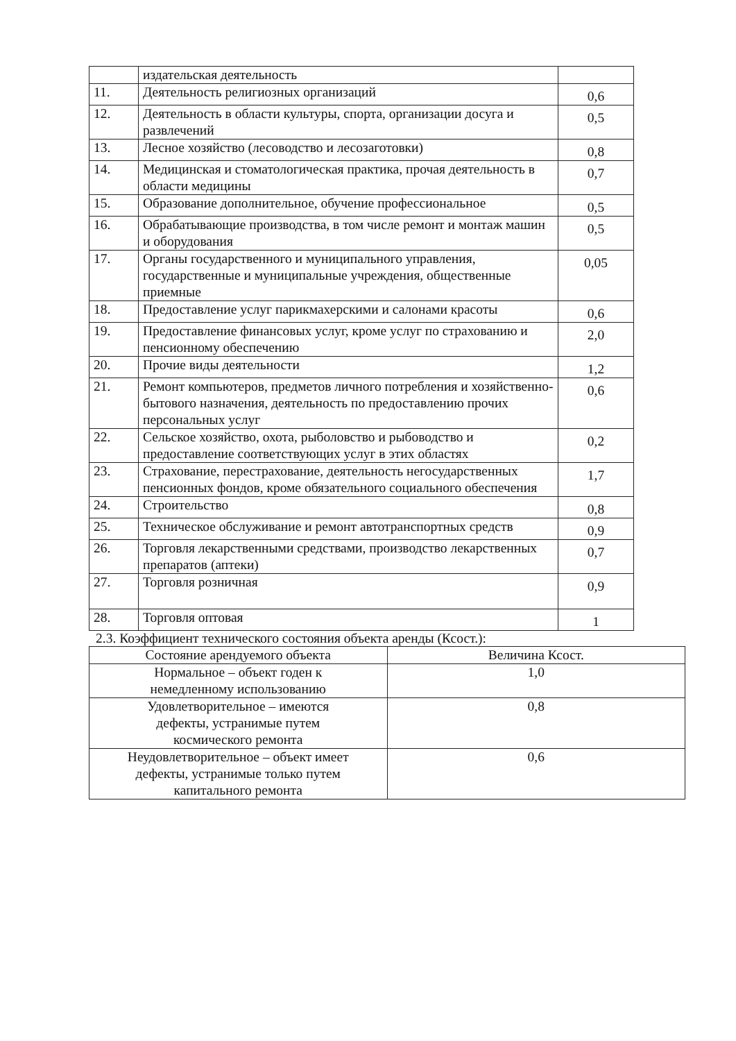| | издательская деятельность | |
| 11. | Деятельность религиозных организаций | 0,6 |
| 12. | Деятельность в области культуры, спорта, организации досуга и развлечений | 0,5 |
| 13. | Лесное хозяйство (лесоводство и лесозаготовки) | 0,8 |
| 14. | Медицинская и стоматологическая практика, прочая деятельность в области медицины | 0,7 |
| 15. | Образование дополнительное, обучение профессиональное | 0,5 |
| 16. | Обрабатывающие производства, в том числе ремонт и монтаж машин и оборудования | 0,5 |
| 17. | Органы государственного и муниципального управления, государственные и муниципальные учреждения, общественные приемные | 0,05 |
| 18. | Предоставление услуг парикмахерскими и салонами красоты | 0,6 |
| 19. | Предоставление финансовых услуг, кроме услуг по страхованию и пенсионному обеспечению | 2,0 |
| 20. | Прочие виды деятельности | 1,2 |
| 21. | Ремонт компьютеров, предметов личного потребления и хозяйственно-бытового назначения, деятельность по предоставлению прочих персональных услуг | 0,6 |
| 22. | Сельское хозяйство, охота, рыболовство и рыбоводство и предоставление соответствующих услуг в этих областях | 0,2 |
| 23. | Страхование, перестрахование, деятельность негосударственных пенсионных фондов, кроме обязательного социального обеспечения | 1,7 |
| 24. | Строительство | 0,8 |
| 25. | Техническое обслуживание и ремонт автотранспортных средств | 0,9 |
| 26. | Торговля лекарственными средствами, производство лекарственных препаратов (аптеки) | 0,7 |
| 27. | Торговля розничная | 0,9 |
| 28. | Торговля оптовая | 1 |
2.3. Коэффициент технического состояния объекта аренды (Ксост.):
| Состояние арендуемого объекта | Величина Ксост. |
| --- | --- |
| Нормальное – объект годен к немедленному использованию | 1,0 |
| Удовлетворительное – имеются дефекты, устранимые путем космического ремонта | 0,8 |
| Неудовлетворительное – объект имеет дефекты, устранимые только путем капитального ремонта | 0,6 |